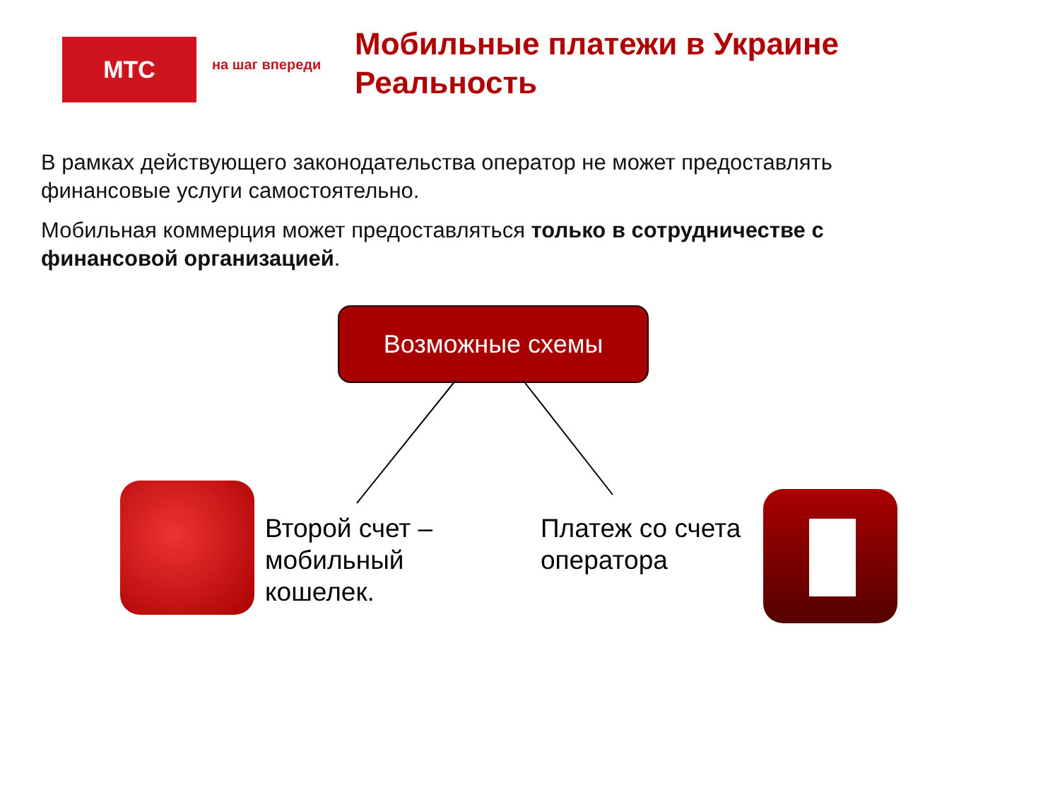МТС на шаг впереди
Мобильные платежи в Украине
Реальность
В рамках действующего законодательства оператор не может предоставлять финансовые услуги самостоятельно.
Мобильная коммерция может предоставляться только в сотрудничестве с финансовой организацией.
Возможные схемы
Второй счет –
мобильный
кошелек.
Платеж со счета
оператора